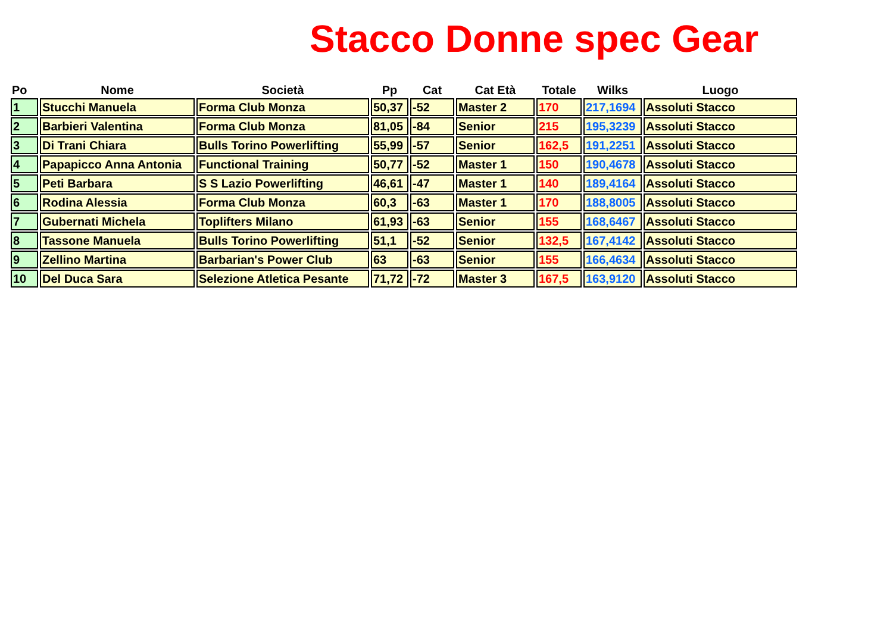Stacco Donne spec Gear
| Po | Nome | Società | Pp | Cat | Cat Età | Totale | Wilks | Luogo |
| --- | --- | --- | --- | --- | --- | --- | --- | --- |
| 1 | Stucchi Manuela | Forma Club Monza | 50,37 | -52 | Master 2 | 170 | 217,1694 | Assoluti Stacco |
| 2 | Barbieri Valentina | Forma Club Monza | 81,05 | -84 | Senior | 215 | 195,3239 | Assoluti Stacco |
| 3 | Di Trani Chiara | Bulls Torino Powerlifting | 55,99 | -57 | Senior | 162,5 | 191,2251 | Assoluti Stacco |
| 4 | Papapicco Anna Antonia | Functional Training | 50,77 | -52 | Master 1 | 150 | 190,4678 | Assoluti Stacco |
| 5 | Peti Barbara | S S Lazio Powerlifting | 46,61 | -47 | Master 1 | 140 | 189,4164 | Assoluti Stacco |
| 6 | Rodina Alessia | Forma Club Monza | 60,3 | -63 | Master 1 | 170 | 188,8005 | Assoluti Stacco |
| 7 | Gubernati Michela | Toplifters Milano | 61,93 | -63 | Senior | 155 | 168,6467 | Assoluti Stacco |
| 8 | Tassone Manuela | Bulls Torino Powerlifting | 51,1 | -52 | Senior | 132,5 | 167,4142 | Assoluti Stacco |
| 9 | Zellino Martina | Barbarian's Power Club | 63 | -63 | Senior | 155 | 166,4634 | Assoluti Stacco |
| 10 | Del Duca Sara | Selezione Atletica Pesante | 71,72 | -72 | Master 3 | 167,5 | 163,9120 | Assoluti Stacco |